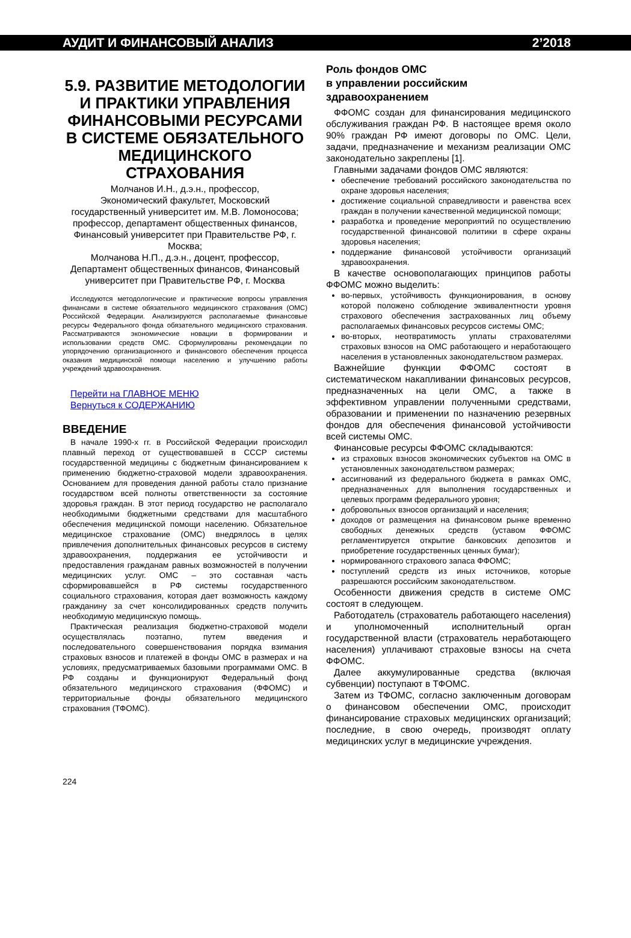АУДИТ И ФИНАНСОВЫЙ АНАЛИЗ 2’2018
5.9. РАЗВИТИЕ МЕТОДОЛОГИИ И ПРАКТИКИ УПРАВЛЕНИЯ ФИНАНСОВЫМИ РЕСУРСАМИ В СИСТЕМЕ ОБЯЗАТЕЛЬНОГО МЕДИЦИНСКОГО СТРАХОВАНИЯ
Молчанов И.Н., д.э.н., профессор,
Экономический факультет, Московский государственный университет им. М.В. Ломоносова; профессор, департамент общественных финансов, Финансовый университет при Правительстве РФ, г. Москва;
Молчанова Н.П., д.э.н., доцент, профессор, Департамент общественных финансов, Финансовый университет при Правительстве РФ, г. Москва
Исследуются методологические и практические вопросы управления финансами в системе обязательного медицинского страхования (ОМС) Российской Федерации. Анализируются располагаемые финансовые ресурсы Федерального фонда обязательного медицинского страхования. Рассматриваются экономические новации в формировании и использовании средств ОМС. Сформулированы рекомендации по упорядочению организационного и финансового обеспечения процесса оказания медицинской помощи населению и улучшению работы учреждений здравоохранения.
Перейти на ГЛАВНОЕ МЕНЮ
Вернуться к СОДЕРЖАНИЮ
ВВЕДЕНИЕ
В начале 1990-х гг. в Российской Федерации происходил плавный переход от существовавшей в СССР системы государственной медицины с бюджетным финансированием к применению бюджетно-страховой модели здравоохранения. Основанием для проведения данной работы стало признание государством всей полноты ответственности за состояние здоровья граждан. В этот период государство не располагало необходимыми бюджетными средствами для масштабного обеспечения медицинской помощи населению. Обязательное медицинское страхование (ОМС) внедрялось в целях привлечения дополнительных финансовых ресурсов в систему здравоохранения, поддержания ее устойчивости и предоставления гражданам равных возможностей в получении медицинских услуг. ОМС – это составная часть сформировавшейся в РФ системы государственного социального страхования, которая дает возможность каждому гражданину за счет консолидированных средств получить необходимую медицинскую помощь.
Практическая реализация бюджетно-страховой модели осуществлялась поэтапно, путем введения и последовательного совершенствования порядка взимания страховых взносов и платежей в фонды ОМС в размерах и на условиях, предусматриваемых базовыми программами ОМС. В РФ созданы и функционируют Федеральный фонд обязательного медицинского страхования (ФФОМС) и территориальные фонды обязательного медицинского страхования (ТФОМС).
Роль фондов ОМС
в управлении российским
здравоохранением
ФФОМС создан для финансирования медицинского обслуживания граждан РФ. В настоящее время около 90% граждан РФ имеют договоры по ОМС. Цели, задачи, предназначение и механизм реализации ОМС законодательно закреплены [1].
Главными задачами фондов ОМС являются:
обеспечение требований российского законодательства по охране здоровья населения;
достижение социальной справедливости и равенства всех граждан в получении качественной медицинской помощи;
разработка и проведение мероприятий по осуществлению государственной финансовой политики в сфере охраны здоровья населения;
поддержание финансовой устойчивости организаций здравоохранения.
В качестве основополагающих принципов работы ФФОМС можно выделить:
во-первых, устойчивость функционирования, в основу которой положено соблюдение эквивалентности уровня страхового обеспечения застрахованных лиц объему располагаемых финансовых ресурсов системы ОМС;
во-вторых, неотвратимость уплаты страхователями страховых взносов на ОМС работающего и неработающего населения в установленных законодательством размерах.
Важнейшие функции ФФОМС состоят в систематическом накапливании финансовых ресурсов, предназначенных на цели ОМС, а также в эффективном управлении полученными средствами, образовании и применении по назначению резервных фондов для обеспечения финансовой устойчивости всей системы ОМС.
Финансовые ресурсы ФФОМС складываются:
из страховых взносов экономических субъектов на ОМС в установленных законодательством размерах;
ассигнований из федерального бюджета в рамках ОМС, предназначенных для выполнения государственных и целевых программ федерального уровня;
добровольных взносов организаций и населения;
доходов от размещения на финансовом рынке временно свободных денежных средств (уставом ФФОМС регламентируется открытие банковских депозитов и приобретение государственных ценных бумаг);
нормированного страхового запаса ФФОМС;
поступлений средств из иных источников, которые разрешаются российским законодательством.
Особенности движения средств в системе ОМС состоят в следующем.
Работодатель (страхователь работающего населения) и уполномоченный исполнительный орган государственной власти (страхователь неработающего населения) уплачивают страховые взносы на счета ФФОМС.
Далее аккумулированные средства (включая субвенции) поступают в ТФОМС.
Затем из ТФОМС, согласно заключенным договорам о финансовом обеспечении ОМС, происходит финансирование страховых медицинских организаций; последние, в свою очередь, производят оплату медицинских услуг в медицинские учреждения.
224